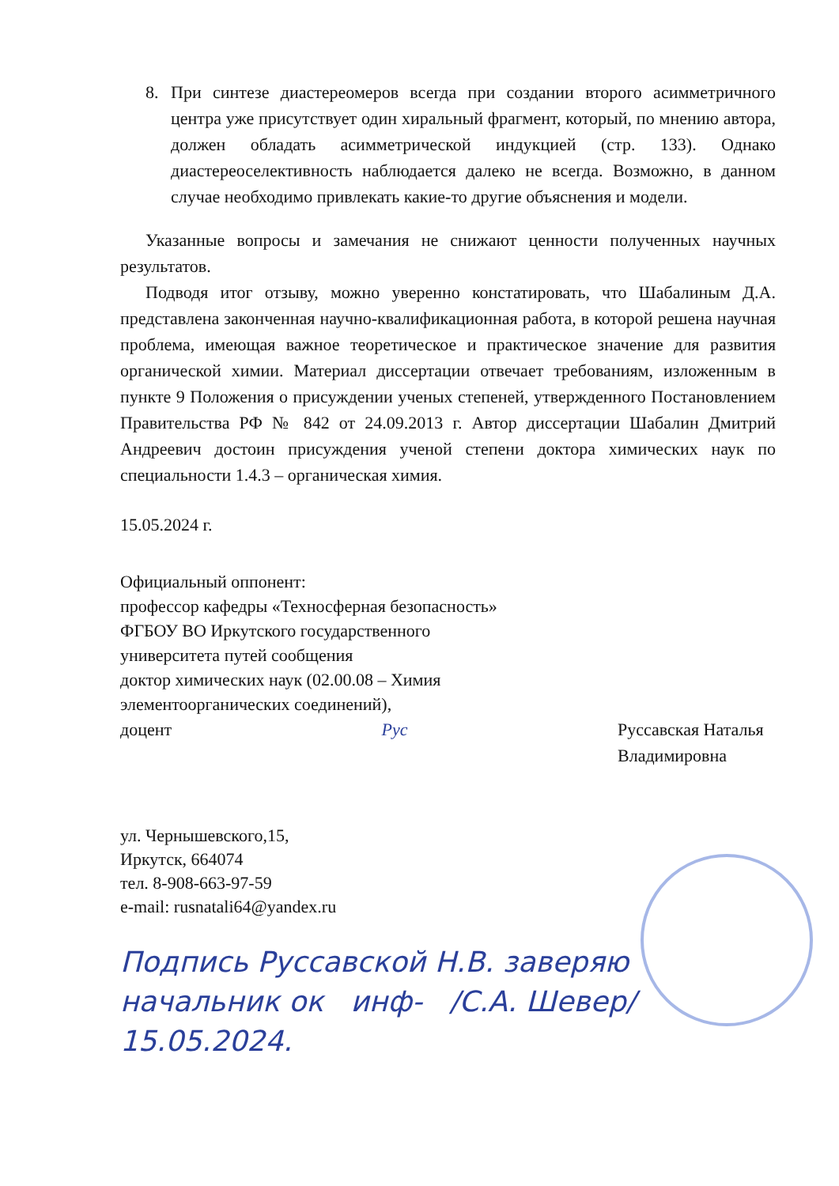8. При синтезе диастереомеров всегда при создании второго асимметричного центра уже присутствует один хиральный фрагмент, который, по мнению автора, должен обладать асимметрической индукцией (стр. 133). Однако диастереоселективность наблюдается далеко не всегда. Возможно, в данном случае необходимо привлекать какие-то другие объяснения и модели.
Указанные вопросы и замечания не снижают ценности полученных научных результатов.
Подводя итог отзыву, можно уверенно констатировать, что Шабалиным Д.А. представлена законченная научно-квалификационная работа, в которой решена научная проблема, имеющая важное теоретическое и практическое значение для развития органической химии. Материал диссертации отвечает требованиям, изложенным в пункте 9 Положения о присуждении ученых степеней, утвержденного Постановлением Правительства РФ № 842 от 24.09.2013 г. Автор диссертации Шабалин Дмитрий Андреевич достоин присуждения ученой степени доктора химических наук по специальности 1.4.3 – органическая химия.
15.05.2024 г.
Официальный оппонент:
профессор кафедры «Техносферная безопасность»
ФГБОУ ВО Иркутского государственного
университета путей сообщения
доктор химических наук (02.00.08 – Химия
элементоорганических соединений),
доцент Pyc Руссавская Наталья Владимировна
ул. Чернышевского,15,
Иркутск, 664074
тел. 8-908-663-97-59
e-mail: rusnatali64@yandex.ru
Подпись Руссавской Н.В. заверяю
начальник ок инф- /С.А. Шевер/
15.05.2024.